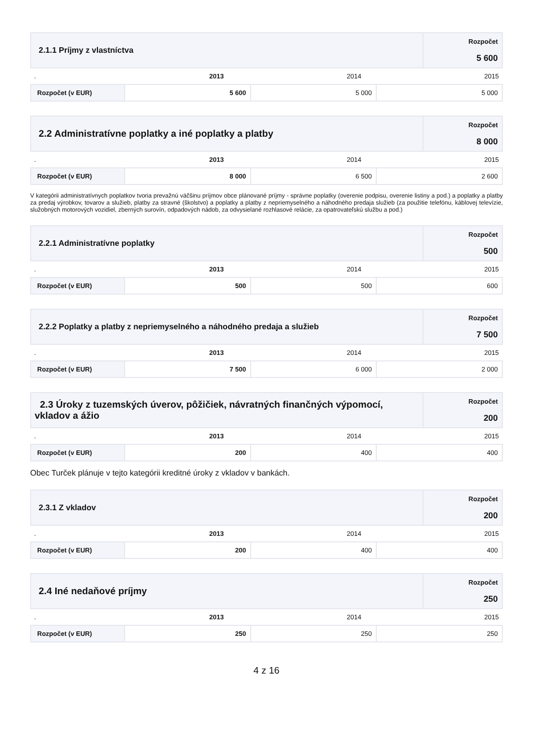| 2.1.1 Príjmy z vlastníctva | Rozpočet 5 600 |
| . | 2013 | 2014 | 2015 |
| Rozpočet (v EUR) | 5 600 | 5 000 | 5 000 |
| 2.2 Administratívne poplatky a iné poplatky a platby | Rozpočet 8 000 |
| . | 2013 | 2014 | 2015 |
| Rozpočet (v EUR) | 8 000 | 6 500 | 2 600 |
V kategórii administratívnych poplatkov tvoria prevažnú väčšinu príjmov obce plánované príjmy - správne poplatky (overenie podpisu, overenie listiny a pod.) a poplatky a platby za predaj výrobkov, tovarov a služieb, platby za stravné (školstvo) a poplatky a platby z nepriemyselného a náhodného predaja služieb (za použitie telefónu, káblovej televízie, služobných motorových vozidiel, zberných surovín, odpadových nádob, za odvysielané rozhlasové relácie, za opatrovateľskú službu a pod.)
| 2.2.1 Administratívne poplatky | Rozpočet 500 |
| . | 2013 | 2014 | 2015 |
| Rozpočet (v EUR) | 500 | 500 | 600 |
| 2.2.2 Poplatky a platby z nepriemyselného a náhodného predaja a služieb | Rozpočet 7 500 |
| . | 2013 | 2014 | 2015 |
| Rozpočet (v EUR) | 7 500 | 6 000 | 2 000 |
| 2.3 Úroky z tuzemských úverov, pôžičiek, návratných finančných výpomocí, vkladov a ážio | Rozpočet 200 |
| . | 2013 | 2014 | 2015 |
| Rozpočet (v EUR) | 200 | 400 | 400 |
Obec Turček plánuje v tejto kategórii kreditné úroky z vkladov v bankách.
| 2.3.1 Z vkladov | Rozpočet 200 |
| . | 2013 | 2014 | 2015 |
| Rozpočet (v EUR) | 200 | 400 | 400 |
| 2.4 Iné nedaňové príjmy | Rozpočet 250 |
| . | 2013 | 2014 | 2015 |
| Rozpočet (v EUR) | 250 | 250 | 250 |
4 z 16